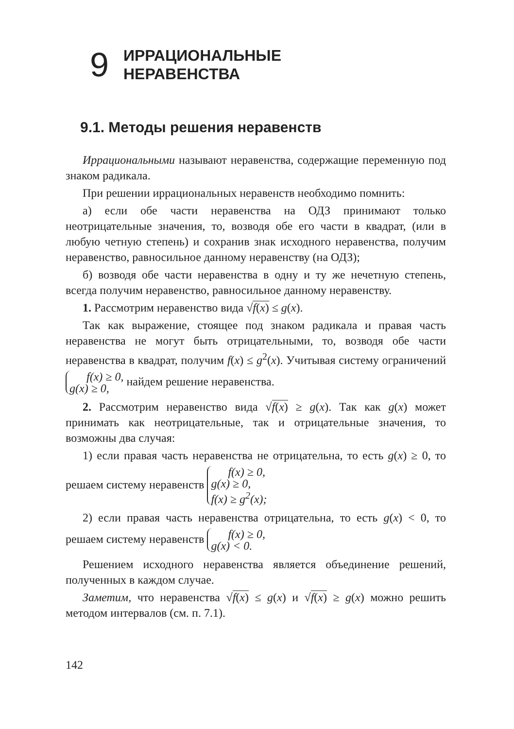9 ИРРАЦИОНАЛЬНЫЕ
НЕРАВЕНСТВА
9.1. Методы решения неравенств
Иррациональными называют неравенства, содержащие переменную под знаком радикала.
При решении иррациональных неравенств необходимо помнить:
а) если обе части неравенства на ОДЗ принимают только неотрицательные значения, то, возводя обе его части в квадрат, (или в любую четную степень) и сохранив знак исходного неравенства, получим неравенство, равносильное данному неравенству (на ОДЗ);
б) возводя обе части неравенства в одну и ту же нечетную степень, всегда получим неравенство, равносильное данному неравенству.
1. Рассмотрим неравенство вида √f(x) ≤ g(x).
Так как выражение, стоящее под знаком радикала и правая часть неравенства не могут быть отрицательными, то, возводя обе части неравенства в квадрат, получим f(x) ≤ g<sup>2</sup>(x). Учитывая систему ограничений f(x) ≥ 0,
g(x) ≥ 0, найдем решение неравенства.
2. Рассмотрим неравенство вида √f(x) ≥ g(x). Так как g(x) может принимать как неотрицательные, так и отрицательные значения, то возможны два случая:
1) если правая часть неравенства не отрицательна, то есть g(x) ≥ 0, то решаем систему неравенств f(x) ≥ 0,
g(x) ≥ 0,
f(x) ≥ g<sup>2</sup>(x);
2) если правая часть неравенства отрицательна, то есть g(x) < 0, то решаем систему неравенств f(x) ≥ 0,
g(x) < 0.
Решением исходного неравенства является объединение решений, полученных в каждом случае.
Заметим, что неравенства √f(x) ≤ g(x) и √f(x) ≥ g(x) можно решить методом интервалов (см. п. 7.1).
142